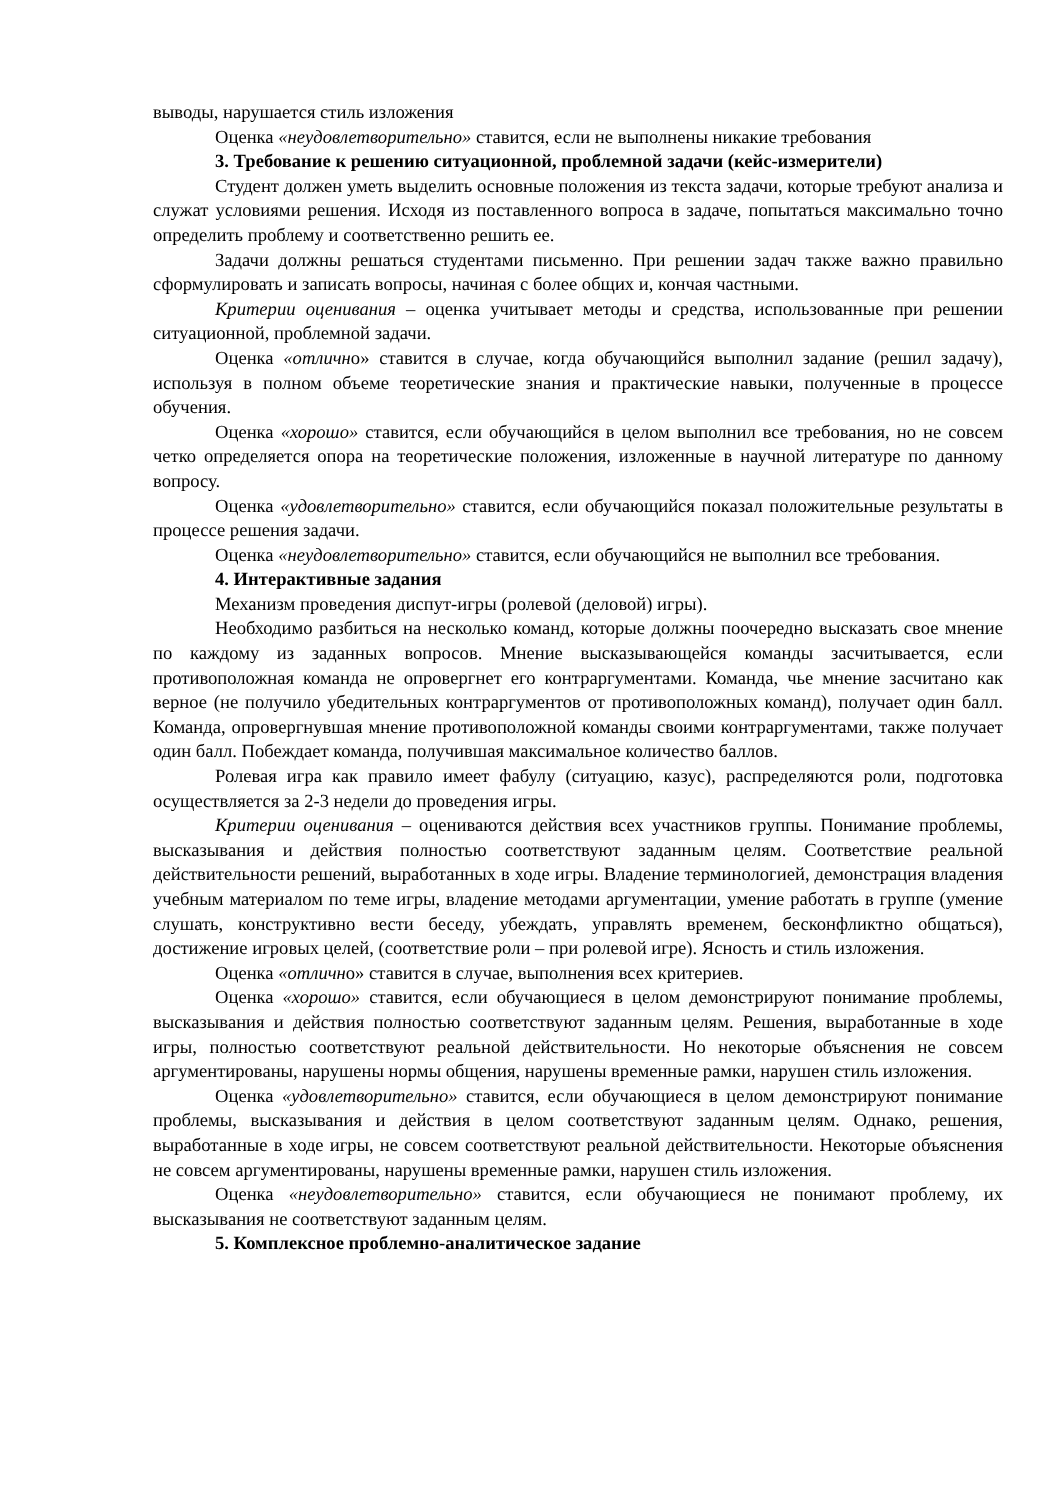выводы, нарушается стиль изложения
Оценка «неудовлетворительно» ставится, если не выполнены никакие требования
3. Требование к решению ситуационной, проблемной задачи (кейс-измерители)
Студент должен уметь выделить основные положения из текста задачи, которые требуют анализа и служат условиями решения. Исходя из поставленного вопроса в задаче, попытаться максимально точно определить проблему и соответственно решить ее.
Задачи должны решаться студентами письменно. При решении задач также важно правильно сформулировать и записать вопросы, начиная с более общих и, кончая частными.
Критерии оценивания – оценка учитывает методы и средства, использованные при решении ситуационной, проблемной задачи.
Оценка «отлично» ставится в случае, когда обучающийся выполнил задание (решил задачу), используя в полном объеме теоретические знания и практические навыки, полученные в процессе обучения.
Оценка «хорошо» ставится, если обучающийся в целом выполнил все требования, но не совсем четко определяется опора на теоретические положения, изложенные в научной литературе по данному вопросу.
Оценка «удовлетворительно» ставится, если обучающийся показал положительные результаты в процессе решения задачи.
Оценка «неудовлетворительно» ставится, если обучающийся не выполнил все требования.
4. Интерактивные задания
Механизм проведения диспут-игры (ролевой (деловой) игры).
Необходимо разбиться на несколько команд, которые должны поочередно высказать свое мнение по каждому из заданных вопросов. Мнение высказывающейся команды засчитывается, если противоположная команда не опровергнет его контраргументами. Команда, чье мнение засчитано как верное (не получило убедительных контраргументов от противоположных команд), получает один балл. Команда, опровергнувшая мнение противоположной команды своими контраргументами, также получает один балл. Побеждает команда, получившая максимальное количество баллов.
Ролевая игра как правило имеет фабулу (ситуацию, казус), распределяются роли, подготовка осуществляется за 2-3 недели до проведения игры.
Критерии оценивания – оцениваются действия всех участников группы. Понимание проблемы, высказывания и действия полностью соответствуют заданным целям. Соответствие реальной действительности решений, выработанных в ходе игры. Владение терминологией, демонстрация владения учебным материалом по теме игры, владение методами аргументации, умение работать в группе (умение слушать, конструктивно вести беседу, убеждать, управлять временем, бесконфликтно общаться), достижение игровых целей, (соответствие роли – при ролевой игре). Ясность и стиль изложения.
Оценка «отлично» ставится в случае, выполнения всех критериев.
Оценка «хорошо» ставится, если обучающиеся в целом демонстрируют понимание проблемы, высказывания и действия полностью соответствуют заданным целям. Решения, выработанные в ходе игры, полностью соответствуют реальной действительности. Но некоторые объяснения не совсем аргументированы, нарушены нормы общения, нарушены временные рамки, нарушен стиль изложения.
Оценка «удовлетворительно» ставится, если обучающиеся в целом демонстрируют понимание проблемы, высказывания и действия в целом соответствуют заданным целям. Однако, решения, выработанные в ходе игры, не совсем соответствуют реальной действительности. Некоторые объяснения не совсем аргументированы, нарушены временные рамки, нарушен стиль изложения.
Оценка «неудовлетворительно» ставится, если обучающиеся не понимают проблему, их высказывания не соответствуют заданным целям.
5. Комплексное проблемно-аналитическое задание